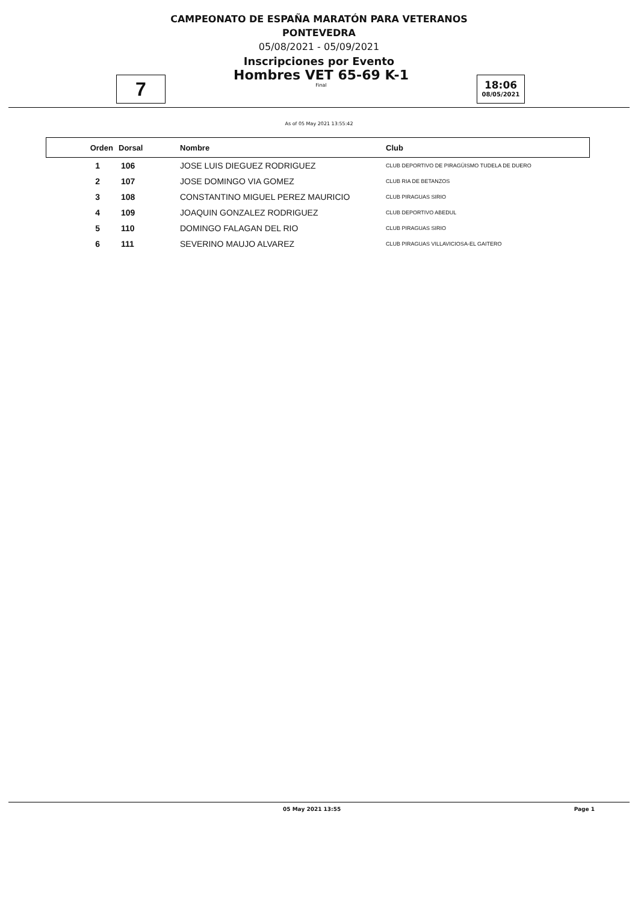CAMPEONATO DE ESPAÑA MARATÓN PARA VETERANOS
PONTEVEDRA
05/08/2021 - 05/09/2021
Inscripciones por Evento
7
Hombres VET 65-69 K-1
Final
18:06
08/05/2021
As of 05 May 2021 13:55:42
| Orden | Dorsal | Nombre | Club |
| --- | --- | --- | --- |
| 1 | 106 | JOSE LUIS DIEGUEZ RODRIGUEZ | CLUB DEPORTIVO DE PIRAGÜISMO TUDELA DE DUERO |
| 2 | 107 | JOSE DOMINGO VIA GOMEZ | CLUB RIA DE BETANZOS |
| 3 | 108 | CONSTANTINO MIGUEL PEREZ MAURICIO | CLUB PIRAGUAS SIRIO |
| 4 | 109 | JOAQUIN GONZALEZ RODRIGUEZ | CLUB DEPORTIVO ABEDUL |
| 5 | 110 | DOMINGO FALAGAN DEL RIO | CLUB PIRAGUAS SIRIO |
| 6 | 111 | SEVERINO MAUJO ALVAREZ | CLUB PIRAGUAS VILLAVICIOSA-EL GAITERO |
05 May 2021 13:55 Page 1